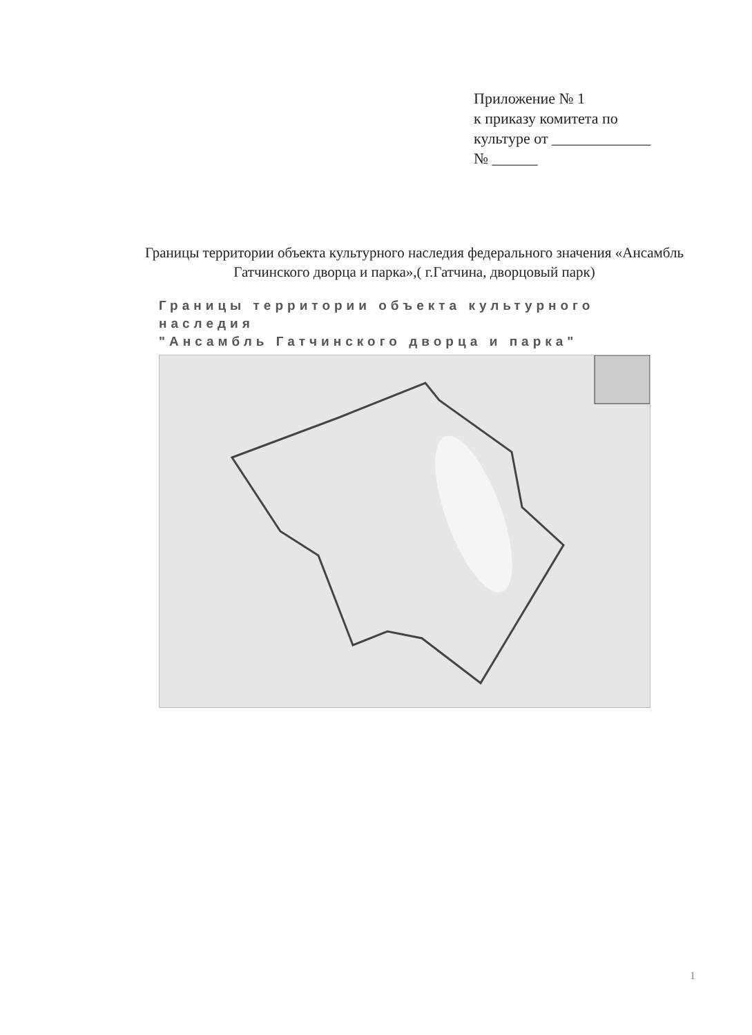Приложение № 1
к приказу комитета по
культуре от _____________
№ ______
Границы территории объекта культурного наследия федерального значения «Ансамбль Гатчинского дворца и парка»,( г.Гатчина, дворцовый парк)
Границы территории объекта культурного наследия
"Ансамбль Гатчинского дворца и парка"
1